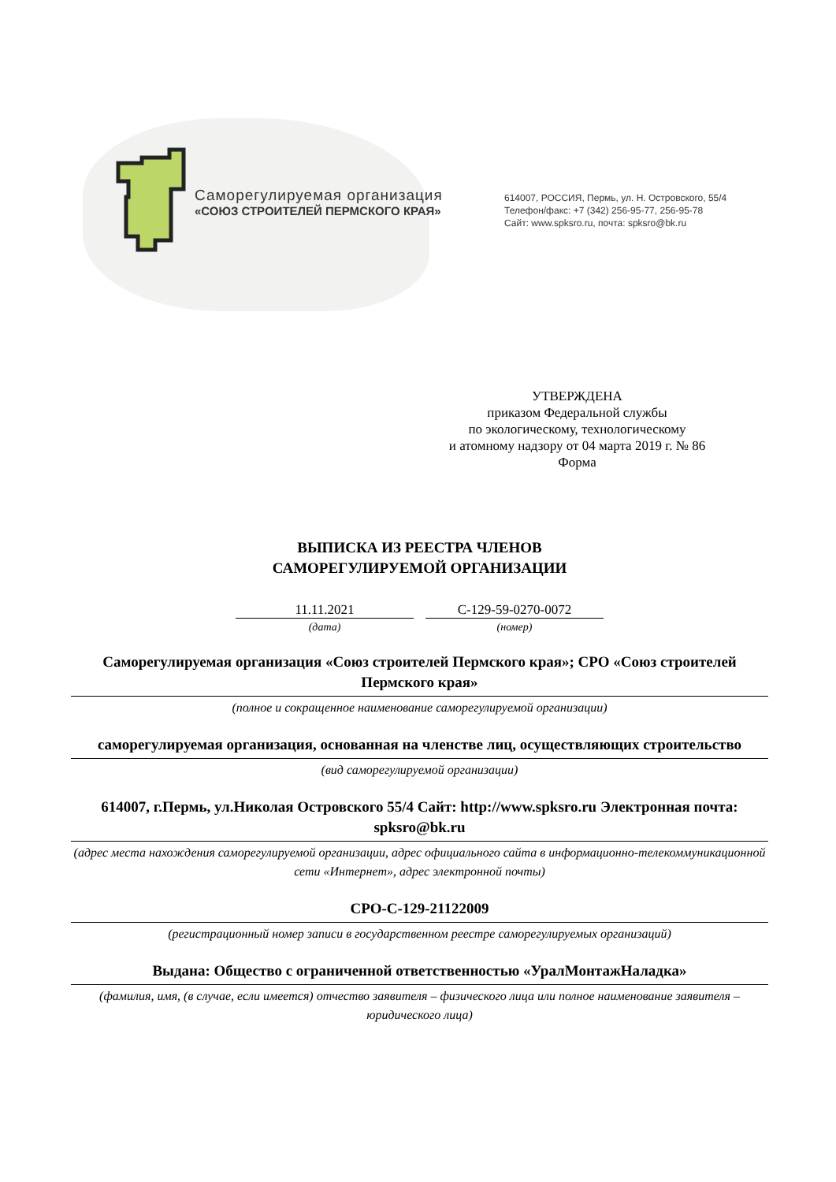Саморегулируемая организация
«СОЮЗ СТРОИТЕЛЕЙ ПЕРМСКОГО КРАЯ»
614007, РОССИЯ, Пермь, ул. Н. Островского, 55/4
Телефон/факс: +7 (342) 256-95-77, 256-95-78
Сайт: www.spksro.ru, почта: spksro@bk.ru
УТВЕРЖДЕНА
приказом Федеральной службы
по экологическому, технологическому
и атомному надзору от 04 марта 2019 г. № 86
Форма
ВЫПИСКА ИЗ РЕЕСТРА ЧЛЕНОВ
САМОРЕГУЛИРУЕМОЙ ОРГАНИЗАЦИИ
11.11.2021
(дата)
С-129-59-0270-0072
(номер)
Саморегулируемая организация «Союз строителей Пермского края»; СРО «Союз строителей Пермского края»
(полное и сокращенное наименование саморегулируемой организации)
саморегулируемая организация, основанная на членстве лиц, осуществляющих строительство
(вид саморегулируемой организации)
614007, г.Пермь, ул.Николая Островского 55/4 Сайт: http://www.spksro.ru Электронная почта: spksro@bk.ru
(адрес места нахождения саморегулируемой организации, адрес официального сайта в информационно-телекоммуникационной сети «Интернет», адрес электронной почты)
СРО-С-129-21122009
(регистрационный номер записи в государственном реестре саморегулируемых организаций)
Выдана: Общество с ограниченной ответственностью «УралМонтажНаладка»
(фамилия, имя, (в случае, если имеется) отчество заявителя – физического лица или полное наименование заявителя – юридического лица)